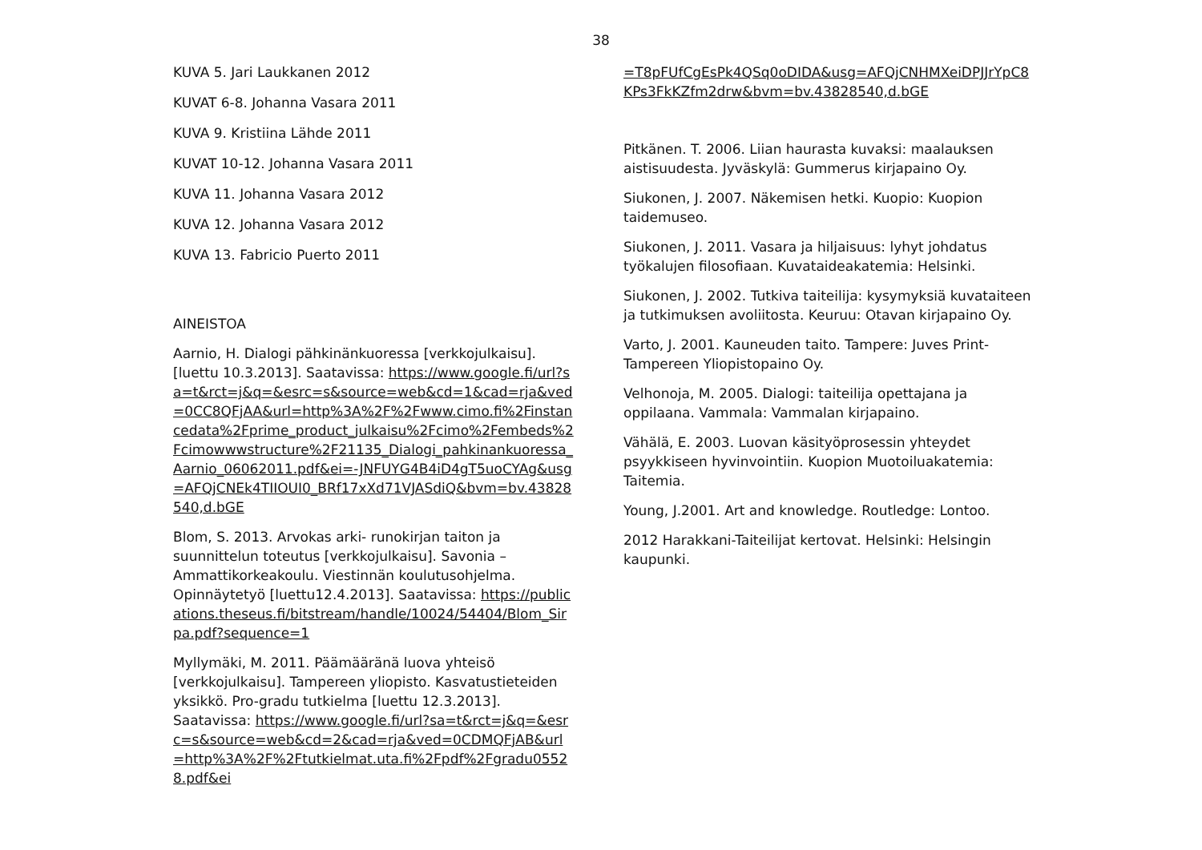38
KUVA 5. Jari Laukkanen 2012
KUVAT 6-8. Johanna Vasara 2011
KUVA 9. Kristiina Lähde 2011
KUVAT 10-12. Johanna Vasara 2011
KUVA 11. Johanna Vasara 2012
KUVA 12. Johanna Vasara 2012
KUVA 13. Fabricio Puerto 2011
AINEISTOA
Aarnio, H. Dialogi pähkinänkuoressa [verkkojulkaisu]. [luettu 10.3.2013]. Saatavissa: https://www.google.fi/url?sa=t&rct=j&q=&esrc=s&source=web&cd=1&cad=rja&ved=0CC8QFjAA&url=http%3A%2F%2Fwww.cimo.fi%2Finstancedata%2Fprime_product_julkaisu%2Fcimo%2Fembeds%2Fcimowwwstructure%2F21135_Dialogi_pahkinankuoressa_Aarnio_06062011.pdf&ei=-JNFUYG4B4iD4gT5uoCYAg&usg=AFQjCNEk4TIIOUI0_BRf17xXd71VJASdiQ&bvm=bv.43828540,d.bGE
Blom, S. 2013. Arvokas arki- runokirjan taiton ja suunnittelun toteutus [verkkojulkaisu]. Savonia –Ammattikorkeakoulu. Viestinnän koulutusohjelma. Opinnäytetyö [luettu12.4.2013]. Saatavissa: https://publications.theseus.fi/bitstream/handle/10024/54404/Blom_Sirpa.pdf?sequence=1
Myllymäki, M. 2011. Päämääränä luova yhteisö [verkkojulkaisu]. Tampereen yliopisto. Kasvatustieteiden yksikkö. Pro-gradu tutkielma [luettu 12.3.2013]. Saatavissa: https://www.google.fi/url?sa=t&rct=j&q=&esrc=s&source=web&cd=2&cad=rja&ved=0CDMQFjAB&url=http%3A%2F%2Ftutkielmat.uta.fi%2Fpdf%2Fgradu05528.pdf&ei
=T8pFUfCgEsPk4QSq0oDIDA&usg=AFQjCNHMXeiDPJJrYpC8KPs3FkKZfm2drw&bvm=bv.43828540,d.bGE
Pitkänen. T. 2006. Liian haurasta kuvaksi: maalauksen aistisuudesta. Jyväskylä: Gummerus kirjapaino Oy.
Siukonen, J. 2007. Näkemisen hetki. Kuopio: Kuopion taidemuseo.
Siukonen, J. 2011. Vasara ja hiljaisuus: lyhyt johdatus työkalujen filosofiaan. Kuvataideakatemia: Helsinki.
Siukonen, J. 2002. Tutkiva taiteilija: kysymyksiä kuvataiteen ja tutkimuksen avoliitosta. Keuruu: Otavan kirjapaino Oy.
Varto, J. 2001. Kauneuden taito. Tampere: Juves Print-Tampereen Yliopistopaino Oy.
Velhonoja, M. 2005. Dialogi: taiteilija opettajana ja oppilaana. Vammala: Vammalan kirjapaino.
Vähälä, E. 2003. Luovan käsityöprosessin yhteydet psyykkiseen hyvinvointiin. Kuopion Muotoiluakatemia: Taitemia.
Young, J.2001. Art and knowledge. Routledge: Lontoo.
2012 Harakkani-Taiteilijat kertovat. Helsinki: Helsingin kaupunki.